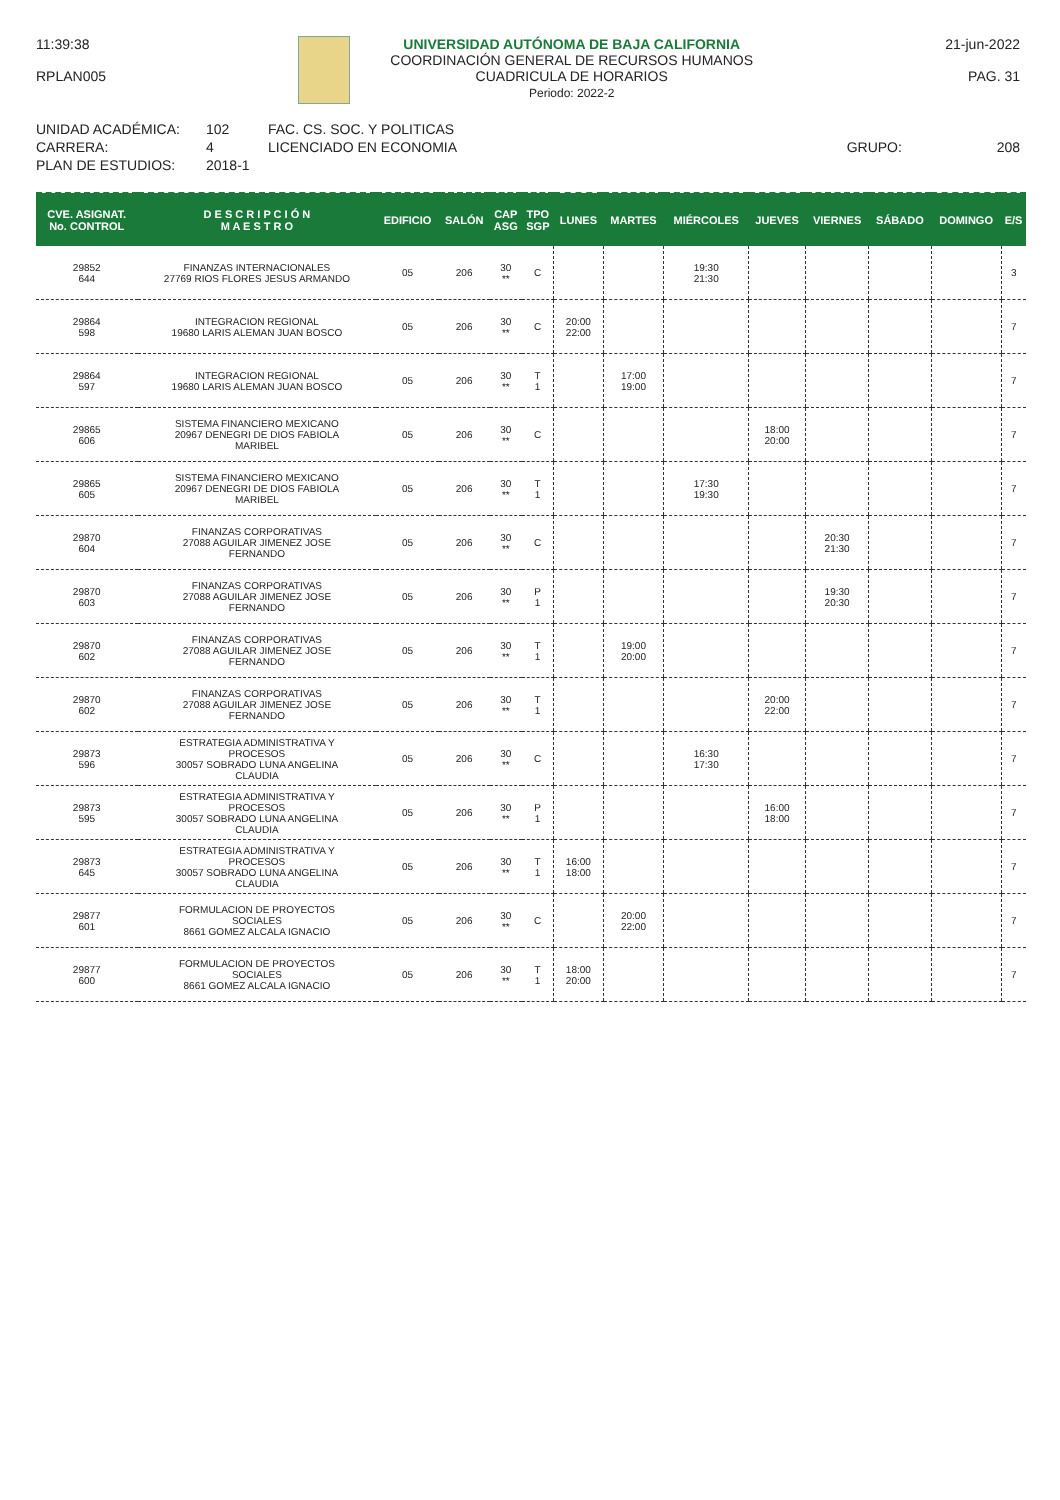11:39:38
RPLAN005
UNIVERSIDAD AUTÓNOMA DE BAJA CALIFORNIA
COORDINACIÓN GENERAL DE RECURSOS HUMANOS
CUADRICULA DE HORARIOS
Periodo: 2022-2
21-jun-2022
PAG. 31
UNIDAD ACADÉMICA:
CARRERA:
PLAN DE ESTUDIOS:
102
4
2018-1
FAC. CS. SOC. Y POLITICAS
LICENCIADO EN ECONOMIA
GRUPO:
208
| CVE. ASIGNAT. No. CONTROL | D E S C R I P C I Ó N M A E S T R O | EDIFICIO | SALÓN | CAP ASG | TPO SGP | LUNES | MARTES | MIÉRCOLES | JUEVES | VIERNES | SÁBADO | DOMINGO | E/S |
| --- | --- | --- | --- | --- | --- | --- | --- | --- | --- | --- | --- | --- | --- |
| 29852 644 | FINANZAS INTERNACIONALES 27769 RIOS FLORES JESUS ARMANDO | 05 | 206 | 30 ** | C | | | 19:30 21:30 | | | | | 3 |
| 29864 598 | INTEGRACION REGIONAL 19680 LARIS ALEMAN JUAN BOSCO | 05 | 206 | 30 ** | C | 20:00 22:00 | | | | | | | 7 |
| 29864 597 | INTEGRACION REGIONAL 19680 LARIS ALEMAN JUAN BOSCO | 05 | 206 | 30 ** | T 1 | | 17:00 19:00 | | | | | | 7 |
| 29865 606 | SISTEMA FINANCIERO MEXICANO 20967 DENEGRI DE DIOS FABIOLA MARIBEL | 05 | 206 | 30 ** | C | | | | 18:00 20:00 | | | | 7 |
| 29865 605 | SISTEMA FINANCIERO MEXICANO 20967 DENEGRI DE DIOS FABIOLA MARIBEL | 05 | 206 | 30 ** | T 1 | | | 17:30 19:30 | | | | | 7 |
| 29870 604 | FINANZAS CORPORATIVAS 27088 AGUILAR JIMENEZ JOSE FERNANDO | 05 | 206 | 30 ** | C | | | | | 20:30 21:30 | | | 7 |
| 29870 603 | FINANZAS CORPORATIVAS 27088 AGUILAR JIMENEZ JOSE FERNANDO | 05 | 206 | 30 ** | P 1 | | | | | 19:30 20:30 | | | 7 |
| 29870 602 | FINANZAS CORPORATIVAS 27088 AGUILAR JIMENEZ JOSE FERNANDO | 05 | 206 | 30 ** | T 1 | | 19:00 20:00 | | | | | | 7 |
| 29870 602 | FINANZAS CORPORATIVAS 27088 AGUILAR JIMENEZ JOSE FERNANDO | 05 | 206 | 30 ** | T 1 | | | | 20:00 22:00 | | | | 7 |
| 29873 596 | ESTRATEGIA ADMINISTRATIVA Y PROCESOS 30057 SOBRADO LUNA ANGELINA CLAUDIA | 05 | 206 | 30 ** | C | | | 16:30 17:30 | | | | | 7 |
| 29873 595 | ESTRATEGIA ADMINISTRATIVA Y PROCESOS 30057 SOBRADO LUNA ANGELINA CLAUDIA | 05 | 206 | 30 ** | P 1 | | | | 16:00 18:00 | | | | 7 |
| 29873 645 | ESTRATEGIA ADMINISTRATIVA Y PROCESOS 30057 SOBRADO LUNA ANGELINA CLAUDIA | 05 | 206 | 30 ** | T 1 | 16:00 18:00 | | | | | | | 7 |
| 29877 601 | FORMULACION DE PROYECTOS SOCIALES 8661 GOMEZ ALCALA IGNACIO | 05 | 206 | 30 ** | C | | 20:00 22:00 | | | | | | 7 |
| 29877 600 | FORMULACION DE PROYECTOS SOCIALES 8661 GOMEZ ALCALA IGNACIO | 05 | 206 | 30 ** | T 1 | 18:00 20:00 | | | | | | | 7 |